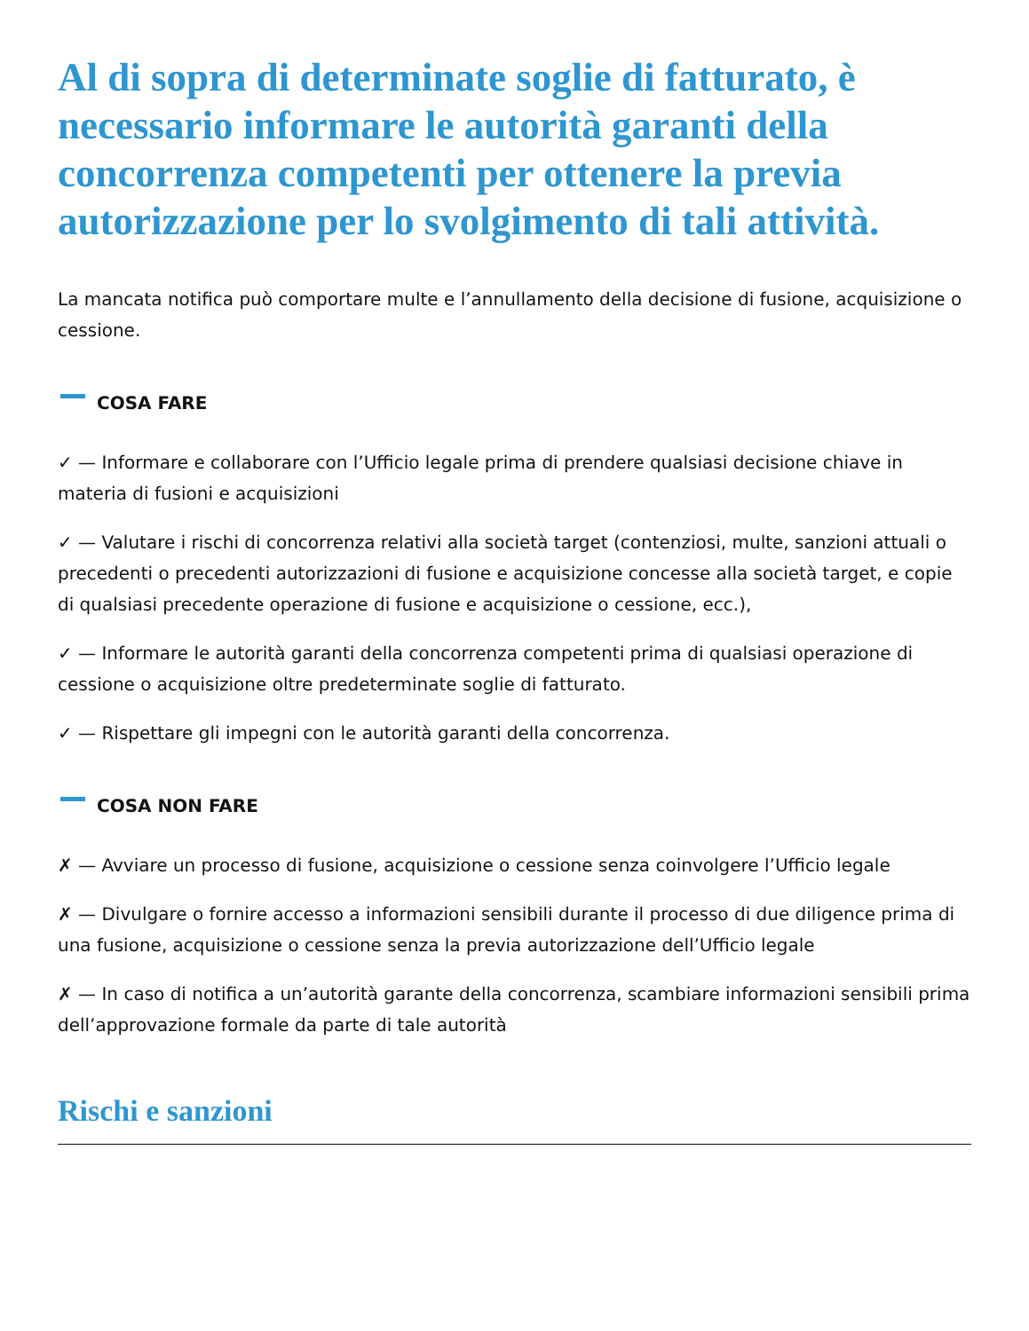Al di sopra di determinate soglie di fatturato, è necessario informare le autorità garanti della concorrenza competenti per ottenere la previa autorizzazione per lo svolgimento di tali attività.
La mancata notifica può comportare multe e l’annullamento della decisione di fusione, acquisizione o cessione.
COSA FARE
✓ — Informare e collaborare con l’Ufficio legale prima di prendere qualsiasi decisione chiave in materia di fusioni e acquisizioni
✓ — Valutare i rischi di concorrenza relativi alla società target (contenziosi, multe, sanzioni attuali o precedenti o precedenti autorizzazioni di fusione e acquisizione concesse alla società target, e copie di qualsiasi precedente operazione di fusione e acquisizione o cessione, ecc.),
✓ — Informare le autorità garanti della concorrenza competenti prima di qualsiasi operazione di cessione o acquisizione oltre predeterminate soglie di fatturato.
✓ — Rispettare gli impegni con le autorità garanti della concorrenza.
COSA NON FARE
✗ — Avviare un processo di fusione, acquisizione o cessione senza coinvolgere l’Ufficio legale
✗ — Divulgare o fornire accesso a informazioni sensibili durante il processo di due diligence prima di una fusione, acquisizione o cessione senza la previa autorizzazione dell’Ufficio legale
✗ — In caso di notifica a un’autorità garante della concorrenza, scambiare informazioni sensibili prima dell’approvazione formale da parte di tale autorità
Rischi e sanzioni